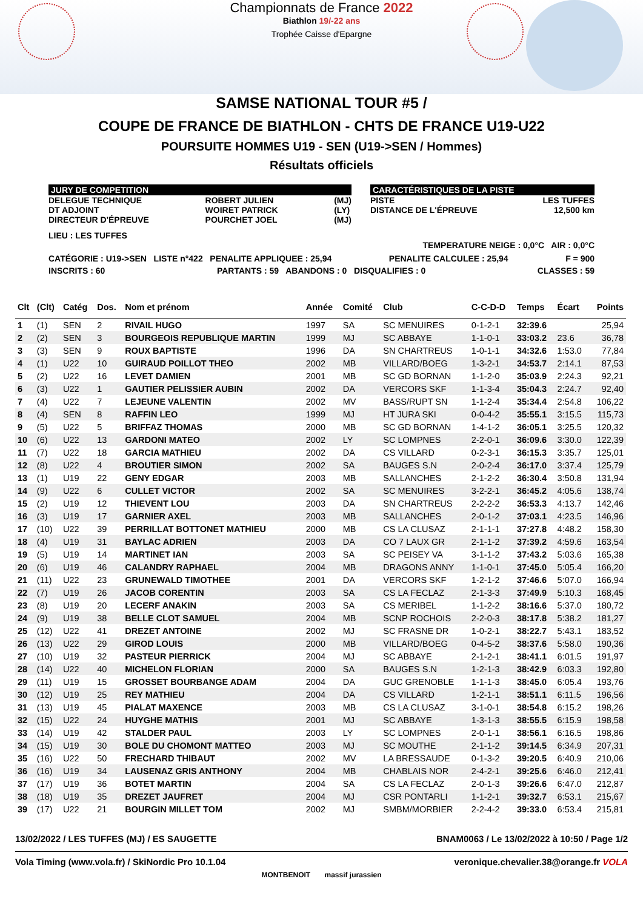Championnats de France 2022
Biathlon 19/-22 ans
Trophée Caisse d'Epargne
SAMSE NATIONAL TOUR #5 /
COUPE DE FRANCE DE BIATHLON - CHTS DE FRANCE U19-U22
POURSUITE HOMMES U19 - SEN (U19->SEN / Hommes)
Résultats officiels
JURY DE COMPETITION
DELEGUE TECHNIQUE
DT ADJOINT
DIRECTEUR D'ÉPREUVE ROBERT JULIEN
WOIRET PATRICK
POURCHET JOEL (MJ)
(LY)
(MJ)
CARACTÉRISTIQUES DE LA PISTE
PISTE
DISTANCE DE L'ÉPREUVE LES TUFFES
12,500 km
LIEU : LES TUFFES
TEMPERATURE NEIGE : 0,0°C AIR : 0,0°C
CATÉGORIE : U19->SEN LISTE n°422 PENALITE APPLIQUEE : 25,94 PENALITE CALCULEE : 25,94 F = 900
INSCRITS : 60 PARTANTS : 59 ABANDONS : 0 DISQUALIFIES : 0 CLASSES : 59
| Clt | (Clt) | Catég | Dos. | Nom et prénom | Année | Comité | Club | C-C-D-D | Temps | Écart | Points |
| --- | --- | --- | --- | --- | --- | --- | --- | --- | --- | --- | --- |
| 1 | (1) | SEN | 2 | RIVAIL HUGO | 1997 | SA | SC MENUIRES | 0-1-2-1 | 32:39.6 | | 25,94 |
| 2 | (2) | SEN | 3 | BOURGEOIS REPUBLIQUE MARTIN | 1999 | MJ | SC ABBAYE | 1-1-0-1 | 33:03.2 | 23.6 | 36,78 |
| 3 | (3) | SEN | 9 | ROUX BAPTISTE | 1996 | DA | SN CHARTREUS | 1-0-1-1 | 34:32.6 | 1:53.0 | 77,84 |
| 4 | (1) | U22 | 10 | GUIRAUD POILLOT THEO | 2002 | MB | VILLARD/BOEG | 1-3-2-1 | 34:53.7 | 2:14.1 | 87,53 |
| 5 | (2) | U22 | 16 | LEVET DAMIEN | 2001 | MB | SC GD BORNAN | 1-1-2-0 | 35:03.9 | 2:24.3 | 92,21 |
| 6 | (3) | U22 | 1 | GAUTIER PELISSIER AUBIN | 2002 | DA | VERCORS SKF | 1-1-3-4 | 35:04.3 | 2:24.7 | 92,40 |
| 7 | (4) | U22 | 7 | LEJEUNE VALENTIN | 2002 | MV | BASS/RUPT SN | 1-1-2-4 | 35:34.4 | 2:54.8 | 106,22 |
| 8 | (4) | SEN | 8 | RAFFIN LEO | 1999 | MJ | HT JURA SKI | 0-0-4-2 | 35:55.1 | 3:15.5 | 115,73 |
| 9 | (5) | U22 | 5 | BRIFFAZ THOMAS | 2000 | MB | SC GD BORNAN | 1-4-1-2 | 36:05.1 | 3:25.5 | 120,32 |
| 10 | (6) | U22 | 13 | GARDONI MATEO | 2002 | LY | SC LOMPNES | 2-2-0-1 | 36:09.6 | 3:30.0 | 122,39 |
| 11 | (7) | U22 | 18 | GARCIA MATHIEU | 2002 | DA | CS VILLARD | 0-2-3-1 | 36:15.3 | 3:35.7 | 125,01 |
| 12 | (8) | U22 | 4 | BROUTIER SIMON | 2002 | SA | BAUGES S.N | 2-0-2-4 | 36:17.0 | 3:37.4 | 125,79 |
| 13 | (1) | U19 | 22 | GENY EDGAR | 2003 | MB | SALLANCHES | 2-1-2-2 | 36:30.4 | 3:50.8 | 131,94 |
| 14 | (9) | U22 | 6 | CULLET VICTOR | 2002 | SA | SC MENUIRES | 3-2-2-1 | 36:45.2 | 4:05.6 | 138,74 |
| 15 | (2) | U19 | 12 | THIEVENT LOU | 2003 | DA | SN CHARTREUS | 2-2-2-2 | 36:53.3 | 4:13.7 | 142,46 |
| 16 | (3) | U19 | 17 | GARNIER AXEL | 2003 | MB | SALLANCHES | 2-0-1-2 | 37:03.1 | 4:23.5 | 146,96 |
| 17 | (10) | U22 | 39 | PERRILLAT BOTTONET MATHIEU | 2000 | MB | CS LA CLUSAZ | 2-1-1-1 | 37:27.8 | 4:48.2 | 158,30 |
| 18 | (4) | U19 | 31 | BAYLAC ADRIEN | 2003 | DA | CO 7 LAUX GR | 2-1-1-2 | 37:39.2 | 4:59.6 | 163,54 |
| 19 | (5) | U19 | 14 | MARTINET IAN | 2003 | SA | SC PEISEY VA | 3-1-1-2 | 37:43.2 | 5:03.6 | 165,38 |
| 20 | (6) | U19 | 46 | CALANDRY RAPHAEL | 2004 | MB | DRAGONS ANNY | 1-1-0-1 | 37:45.0 | 5:05.4 | 166,20 |
| 21 | (11) | U22 | 23 | GRUNEWALD TIMOTHEE | 2001 | DA | VERCORS SKF | 1-2-1-2 | 37:46.6 | 5:07.0 | 166,94 |
| 22 | (7) | U19 | 26 | JACOB CORENTIN | 2003 | SA | CS LA FECLAZ | 2-1-3-3 | 37:49.9 | 5:10.3 | 168,45 |
| 23 | (8) | U19 | 20 | LECERF ANAKIN | 2003 | SA | CS MERIBEL | 1-1-2-2 | 38:16.6 | 5:37.0 | 180,72 |
| 24 | (9) | U19 | 38 | BELLE CLOT SAMUEL | 2004 | MB | SCNP ROCHOIS | 2-2-0-3 | 38:17.8 | 5:38.2 | 181,27 |
| 25 | (12) | U22 | 41 | DREZET ANTOINE | 2002 | MJ | SC FRASNE DR | 1-0-2-1 | 38:22.7 | 5:43.1 | 183,52 |
| 26 | (13) | U22 | 29 | GIROD LOUIS | 2000 | MB | VILLARD/BOEG | 0-4-5-2 | 38:37.6 | 5:58.0 | 190,36 |
| 27 | (10) | U19 | 32 | PASTEUR PIERRICK | 2004 | MJ | SC ABBAYE | 2-1-2-1 | 38:41.1 | 6:01.5 | 191,97 |
| 28 | (14) | U22 | 40 | MICHELON FLORIAN | 2000 | SA | BAUGES S.N | 1-2-1-3 | 38:42.9 | 6:03.3 | 192,80 |
| 29 | (11) | U19 | 15 | GROSSET BOURBANGE ADAM | 2004 | DA | GUC GRENOBLE | 1-1-1-3 | 38:45.0 | 6:05.4 | 193,76 |
| 30 | (12) | U19 | 25 | REY MATHIEU | 2004 | DA | CS VILLARD | 1-2-1-1 | 38:51.1 | 6:11.5 | 196,56 |
| 31 | (13) | U19 | 45 | PIALAT MAXENCE | 2003 | MB | CS LA CLUSAZ | 3-1-0-1 | 38:54.8 | 6:15.2 | 198,26 |
| 32 | (15) | U22 | 24 | HUYGHE MATHIS | 2001 | MJ | SC ABBAYE | 1-3-1-3 | 38:55.5 | 6:15.9 | 198,58 |
| 33 | (14) | U19 | 42 | STALDER PAUL | 2003 | LY | SC LOMPNES | 2-0-1-1 | 38:56.1 | 6:16.5 | 198,86 |
| 34 | (15) | U19 | 30 | BOLE DU CHOMONT MATTEO | 2003 | MJ | SC MOUTHE | 2-1-1-2 | 39:14.5 | 6:34.9 | 207,31 |
| 35 | (16) | U22 | 50 | FRECHARD THIBAUT | 2002 | MV | LA BRESSAUDE | 0-1-3-2 | 39:20.5 | 6:40.9 | 210,06 |
| 36 | (16) | U19 | 34 | LAUSENAZ GRIS ANTHONY | 2004 | MB | CHABLAIS NOR | 2-4-2-1 | 39:25.6 | 6:46.0 | 212,41 |
| 37 | (17) | U19 | 36 | BOTET MARTIN | 2004 | SA | CS LA FECLAZ | 2-0-1-3 | 39:26.6 | 6:47.0 | 212,87 |
| 38 | (18) | U19 | 35 | DREZET JAUFRET | 2004 | MJ | CSR PONTARLI | 1-1-2-1 | 39:32.7 | 6:53.1 | 215,67 |
| 39 | (17) | U22 | 21 | BOURGIN MILLET TOM | 2002 | MJ | SMBM/MORBIER | 2-2-4-2 | 39:33.0 | 6:53.4 | 215,81 |
13/02/2022 / LES TUFFES (MJ) / ES SAUGETTE BNAM0063 / Le 13/02/2022 à 10:50 / Page 1/2
Vola Timing (www.vola.fr) / SkiNordic Pro 10.1.04 veronique.chevalier.38@orange.fr VOLA
MONTBENOIT massif jurassien